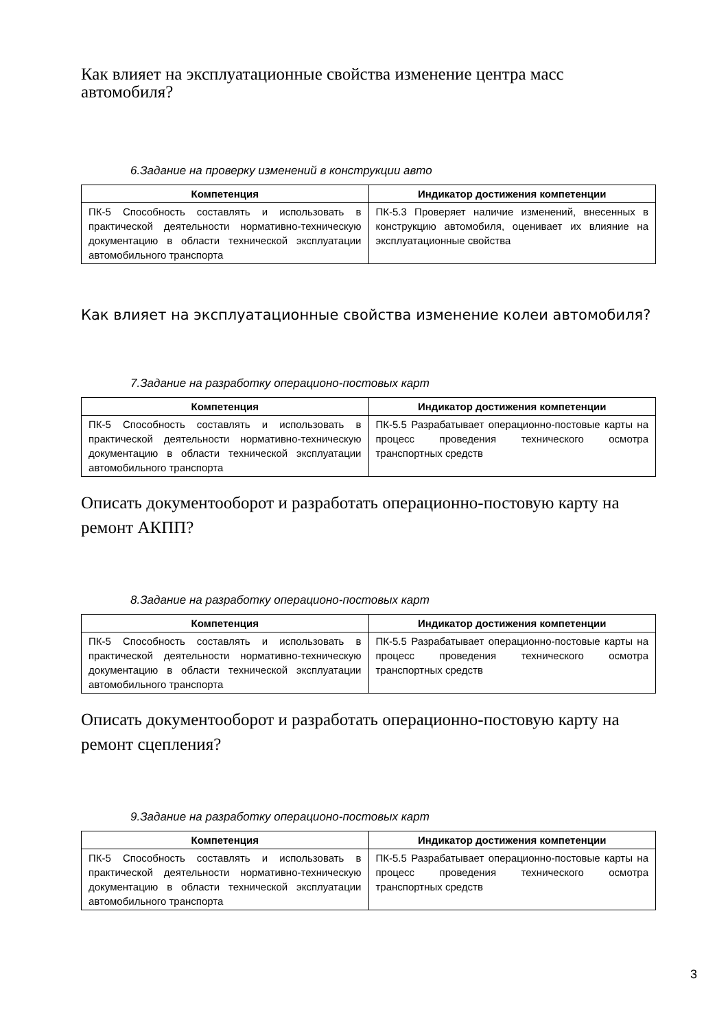Как влияет на эксплуатационные свойства изменение центра масс автомобиля?
6.Задание на проверку изменений в конструкции авто
| Компетенция | Индикатор достижения компетенции |
| --- | --- |
| ПК-5 Способность составлять и использовать в практической деятельности нормативно-техническую документацию в области технической эксплуатации автомобильного транспорта | ПК-5.3 Проверяет наличие изменений, внесенных в конструкцию автомобиля, оценивает их влияние на эксплуатационные свойства |
Как влияет на эксплуатационные свойства изменение колеи автомобиля?
7.Задание на разработку операционо-постовых карт
| Компетенция | Индикатор достижения компетенции |
| --- | --- |
| ПК-5 Способность составлять и использовать в практической деятельности нормативно-техническую документацию в области технической эксплуатации автомобильного транспорта | ПК-5.5 Разрабатывает операционно-постовые карты на процесс проведения технического осмотра транспортных средств |
Описать документооборот и разработать операционно-постовую карту на ремонт АКПП?
8.Задание на разработку операционо-постовых карт
| Компетенция | Индикатор достижения компетенции |
| --- | --- |
| ПК-5 Способность составлять и использовать в практической деятельности нормативно-техническую документацию в области технической эксплуатации автомобильного транспорта | ПК-5.5 Разрабатывает операционно-постовые карты на процесс проведения технического осмотра транспортных средств |
Описать документооборот и разработать операционно-постовую карту на ремонт сцепления?
9.Задание на разработку операционо-постовых карт
| Компетенция | Индикатор достижения компетенции |
| --- | --- |
| ПК-5 Способность составлять и использовать в практической деятельности нормативно-техническую документацию в области технической эксплуатации автомобильного транспорта | ПК-5.5 Разрабатывает операционно-постовые карты на процесс проведения технического осмотра транспортных средств |
3